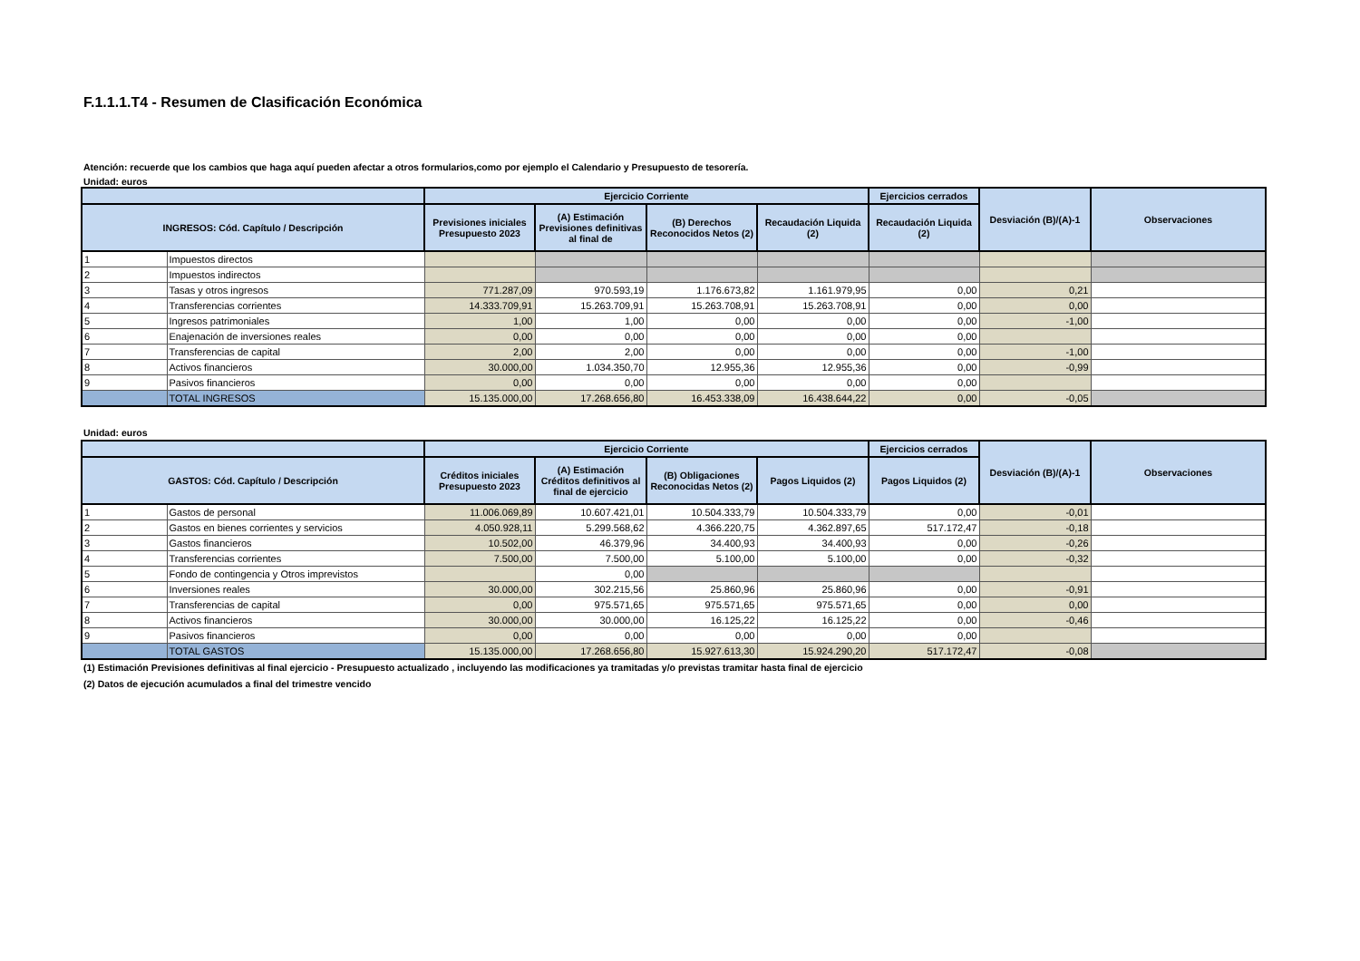F.1.1.1.T4 - Resumen de Clasificación Económica
Atención: recuerde que los cambios que haga aquí pueden afectar a otros formularios,como por ejemplo el Calendario y Presupuesto de tesorería.
Unidad: euros
| | | Ejercicio Corriente | | | | Ejercicios cerrados | Desviación (B)/(A)-1 | Observaciones |
| --- | --- | --- | --- | --- | --- | --- | --- | --- |
| INGRESOS: Cód. Capítulo / Descripción | | Previsiones iniciales Presupuesto 2023 | (A) Estimación Previsiones definitivas al final de | (B) Derechos Reconocidos Netos (2) | Recaudación Liquida (2) | Recaudación Liquida (2) | | |
| 1 | Impuestos directos | | | | | | | |
| 2 | Impuestos indirectos | | | | | | | |
| 3 | Tasas y otros ingresos | 771.287,09 | 970.593,19 | 1.176.673,82 | 1.161.979,95 | 0,00 | 0,21 | |
| 4 | Transferencias corrientes | 14.333.709,91 | 15.263.709,91 | 15.263.708,91 | 15.263.708,91 | 0,00 | 0,00 | |
| 5 | Ingresos patrimoniales | 1,00 | 1,00 | 0,00 | 0,00 | 0,00 | -1,00 | |
| 6 | Enajenación de inversiones reales | 0,00 | 0,00 | 0,00 | 0,00 | 0,00 | | |
| 7 | Transferencias de capital | 2,00 | 2,00 | 0,00 | 0,00 | 0,00 | -1,00 | |
| 8 | Activos financieros | 30.000,00 | 1.034.350,70 | 12.955,36 | 12.955,36 | 0,00 | -0,99 | |
| 9 | Pasivos financieros | 0,00 | 0,00 | 0,00 | 0,00 | 0,00 | | |
| | TOTAL INGRESOS | 15.135.000,00 | 17.268.656,80 | 16.453.338,09 | 16.438.644,22 | 0,00 | -0,05 | |
Unidad: euros
| | | Ejercicio Corriente | | | | Ejercicios cerrados | Desviación (B)/(A)-1 | Observaciones |
| --- | --- | --- | --- | --- | --- | --- | --- | --- |
| GASTOS: Cód. Capítulo / Descripción | | Créditos iniciales Presupuesto 2023 | (A) Estimación Créditos definitivos al final de ejercicio | (B) Obligaciones Reconocidas Netos (2) | Pagos Liquidos (2) | Pagos Liquidos (2) | | |
| 1 | Gastos de personal | 11.006.069,89 | 10.607.421,01 | 10.504.333,79 | 10.504.333,79 | 0,00 | -0,01 | |
| 2 | Gastos en bienes corrientes y servicios | 4.050.928,11 | 5.299.568,62 | 4.366.220,75 | 4.362.897,65 | 517.172,47 | -0,18 | |
| 3 | Gastos financieros | 10.502,00 | 46.379,96 | 34.400,93 | 34.400,93 | 0,00 | -0,26 | |
| 4 | Transferencias corrientes | 7.500,00 | 7.500,00 | 5.100,00 | 5.100,00 | 0,00 | -0,32 | |
| 5 | Fondo de contingencia y Otros imprevistos | | 0,00 | | | | | |
| 6 | Inversiones reales | 30.000,00 | 302.215,56 | 25.860,96 | 25.860,96 | 0,00 | -0,91 | |
| 7 | Transferencias de capital | 0,00 | 975.571,65 | 975.571,65 | 975.571,65 | 0,00 | 0,00 | |
| 8 | Activos financieros | 30.000,00 | 30.000,00 | 16.125,22 | 16.125,22 | 0,00 | -0,46 | |
| 9 | Pasivos financieros | 0,00 | 0,00 | 0,00 | 0,00 | 0,00 | | |
| | TOTAL GASTOS | 15.135.000,00 | 17.268.656,80 | 15.927.613,30 | 15.924.290,20 | 517.172,47 | -0,08 | |
(1) Estimación Previsiones definitivas al final ejercicio - Presupuesto actualizado , incluyendo las modificaciones ya tramitadas y/o previstas tramitar hasta final de ejercicio
(2) Datos de ejecución acumulados a final del trimestre vencido